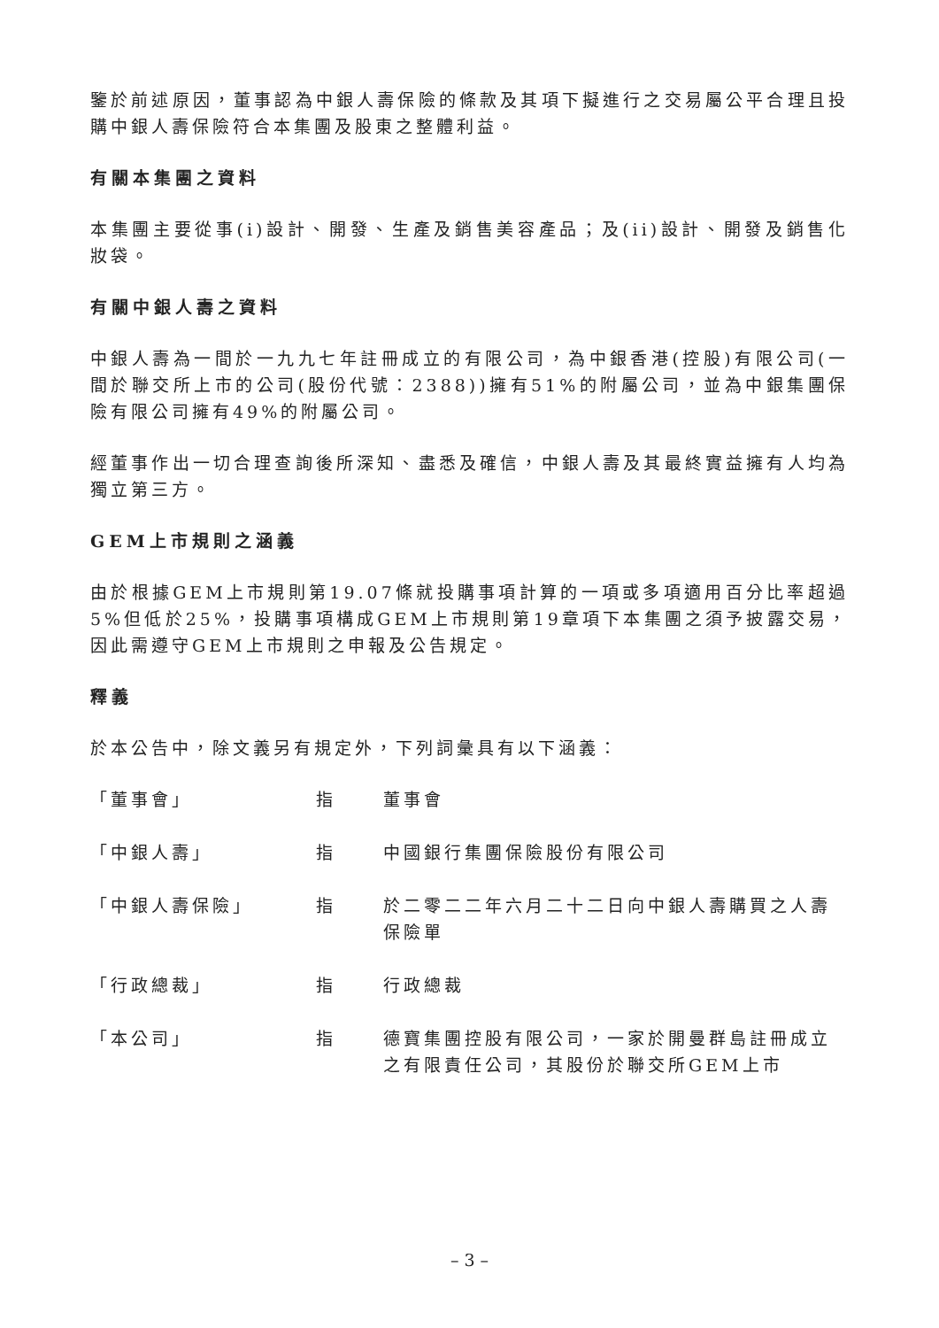鑒於前述原因，董事認為中銀人壽保險的條款及其項下擬進行之交易屬公平合理且投購中銀人壽保險符合本集團及股東之整體利益。
有關本集團之資料
本集團主要從事(i)設計、開發、生產及銷售美容產品；及(ii)設計、開發及銷售化妝袋。
有關中銀人壽之資料
中銀人壽為一間於一九九七年註冊成立的有限公司，為中銀香港(控股)有限公司(一間於聯交所上市的公司(股份代號：2388))擁有51%的附屬公司，並為中銀集團保險有限公司擁有49%的附屬公司。
經董事作出一切合理查詢後所深知、盡悉及確信，中銀人壽及其最終實益擁有人均為獨立第三方。
GEM上市規則之涵義
由於根據GEM上市規則第19.07條就投購事項計算的一項或多項適用百分比率超過5%但低於25%，投購事項構成GEM上市規則第19章項下本集團之須予披露交易，因此需遵守GEM上市規則之申報及公告規定。
釋義
於本公告中，除文義另有規定外，下列詞彙具有以下涵義：
「董事會」 指 董事會
「中銀人壽」 指 中國銀行集團保險股份有限公司
「中銀人壽保險」 指 於二零二二年六月二十二日向中銀人壽購買之人壽保險單
「行政總裁」 指 行政總裁
「本公司」 指 德寶集團控股有限公司，一家於開曼群島註冊成立之有限責任公司，其股份於聯交所GEM上市
– 3 –